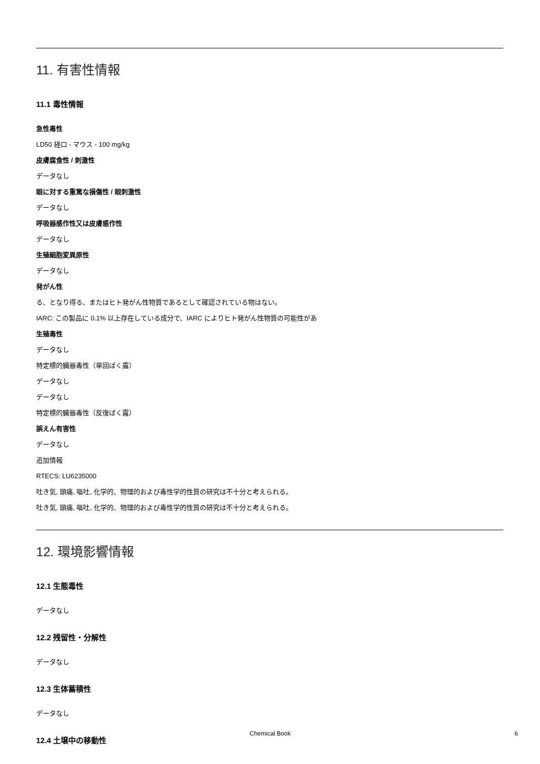11. 有害性情報
11.1 毒性情報
急性毒性
LD50 経口 - マウス - 100 mg/kg
皮膚腐食性 / 刺激性
データなし
眼に対する重篤な損傷性 / 眼刺激性
データなし
呼吸器感作性又は皮膚感作性
データなし
生殖細胞変異原性
データなし
発がん性
る、となり得る、またはヒト発がん性物質であるとして確認されている物はない。
IARC: この製品に 0.1% 以上存在している成分で、IARC によりヒト発がん性物質の可能性があ
生殖毒性
データなし
特定標的臓器毒性（単回ばく露）
データなし
データなし
特定標的臓器毒性（反復ばく露）
誤えん有害性
データなし
追加情報
RTECS: LU6235000
吐き気, 頭痛, 嘔吐, 化学的、物理的および毒性学的性質の研究は不十分と考えられる。
吐き気, 頭痛, 嘔吐, 化学的、物理的および毒性学的性質の研究は不十分と考えられる。
12. 環境影響情報
12.1 生態毒性
データなし
12.2 残留性・分解性
データなし
12.3 生体蓄積性
データなし
12.4 土壌中の移動性
Chemical Book 6